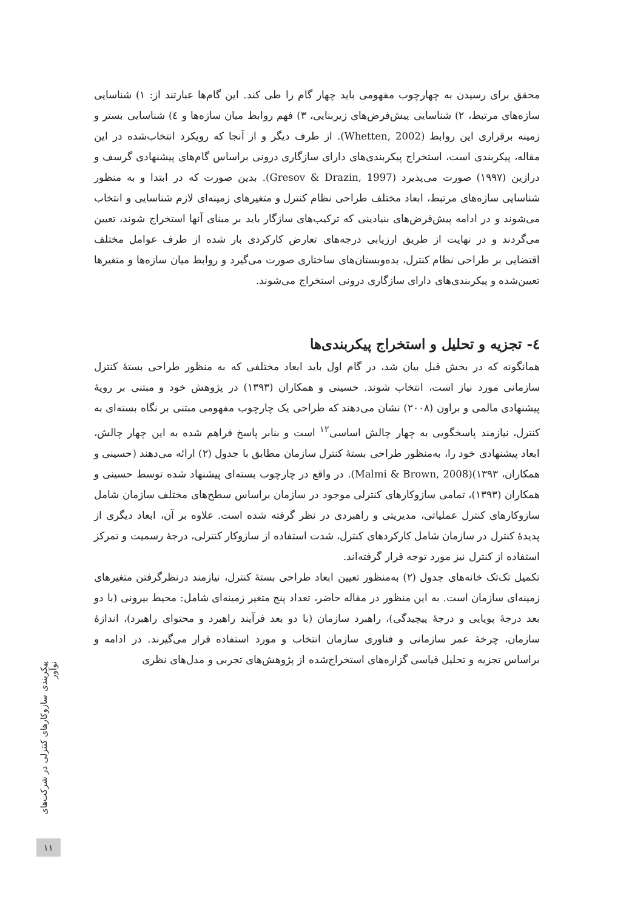محقق برای رسیدن به چهارچوب مفهومی باید چهار گام را طی کند. این گام‌ها عبارتند از: ۱) شناسایی سازه‌های مرتبط، ۲) شناسایی پیش‌فرض‌های زیربنایی، ۳) فهم روابط میان سازه‌ها و ٤) شناسایی بستر و زمینه برقراری این روابط (Whetten, 2002). از طرف دیگر و از آنجا که رویکرد انتخاب‌شده در این مقاله، پیکربندی است، استخراج پیکربندی‌های دارای سازگاری درونی براساس گام‌های پیشنهادی گرسف و درازین (۱۹۹۷) صورت می‌پذیرد (Gresov & Drazin, 1997). بدین صورت که در ابتدا و به منظور شناسایی سازه‌های مرتبط، ابعاد مختلف طراحی نظام کنترل و متغیرهای زمینه‌ای لازم شناسایی و انتخاب می‌شوند و در ادامه پیش‌فرض‌های بنیادینی که ترکیب‌های سازگار باید بر مبنای آنها استخراج شوند، تعیین می‌گردند و در نهایت از طریق ارزیابی درجه‌های تعارض کارکردی بار شده از طرف عوامل مختلف اقتضایی بر طراحی نظام کنترل، بده‌وبستان‌های ساختاری صورت می‌گیرد و روابط میان سازه‌ها و متغیرها تعیین‌شده و پیکربندی‌های دارای سازگاری درونی استخراج می‌شوند.
٤- تجزیه و تحلیل و استخراج پیکربندی‌ها
همانگونه که در بخش قبل بیان شد، در گام اول باید ابعاد مختلفی که به منظور طراحی بستهٔ کنترل سازمانی مورد نیاز است، انتخاب شوند. حسینی و همکاران (۱۳۹۳) در پژوهش خود و مبتنی بر رویهٔ پیشنهادی مالمی و براون (۲۰۰۸) نشان می‌دهند که طراحی یک چارچوب مفهومی مبتنی بر نگاه بسته‌ای به کنترل، نیازمند پاسخگویی به چهار چالش اساسی<sup>۱۲</sup> است و بنابر پاسخ فراهم شده به این چهار چالش، ابعاد پیشنهادی خود را، به‌منظور طراحی بستهٔ کنترل سازمان مطابق با جدول (۲) ارائه می‌دهند (حسینی و همکاران، ۱۳۹۳)(Malmi & Brown, 2008). در واقع در چارچوب بسته‌ای پیشنهاد شده توسط حسینی و همکاران (۱۳۹۳)، تمامی سازوکارهای کنترلی موجود در سازمان براساس سطح‌های مختلف سازمان شامل سازوکارهای کنترل عملیاتی، مدیریتی و راهبردی در نظر گرفته شده است. علاوه بر آن، ابعاد دیگری از پدیدهٔ کنترل در سازمان شامل کارکردهای کنترل، شدت استفاده از سازوکار کنترلی، درجهٔ رسمیت و تمرکز استفاده از کنترل نیز مورد توجه قرار گرفته‌اند.
تکمیل تک‌تک خانه‌های جدول (۲) به‌منظور تعیین ابعاد طراحی بستهٔ کنترل، نیازمند درنظرگرفتن متغیرهای زمینه‌ای سازمان است. به این منظور در مقاله حاضر، تعداد پنج متغیر زمینه‌ای شامل: محیط بیرونی (با دو بعد درجهٔ پویایی و درجهٔ پیچیدگی)، راهبرد سازمان (با دو بعد فرآیند راهبرد و محتوای راهبرد)، اندازهٔ سازمان، چرخهٔ عمر سازمانی و فناوری سازمان انتخاب و مورد استفاده قرار می‌گیرند. در ادامه و براساس تجزیه و تحلیل قیاسی گزاره‌های استخراج‌شده از پژوهش‌های تجربی و مدل‌های نظری
پیکربندی سازوکارهای کنترلی در شرکت‌های نوآور
۱۱